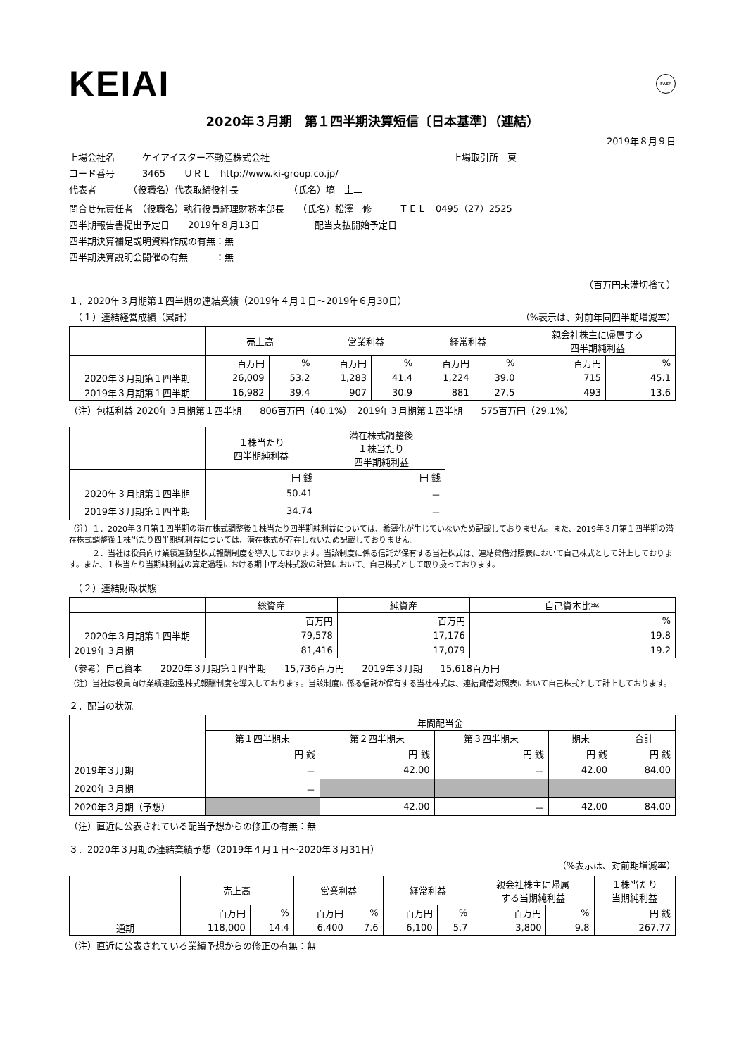KEIAI FASF
2020年３月期　第１四半期決算短信〔日本基準〕（連結）
2019年８月９日
上場会社名　　　ケイアイスター不動産株式会社　　　　　　　　　　　　　　　　　　　　上場取引所　東
コード番号　　　3465　　ＵＲＬ　http://www.ki-group.co.jp/
代表者　　　　（役職名）代表取締役社長　　　　　　（氏名）塙　圭二
問合せ先責任者　（役職名）執行役員経理財務本部長　　（氏名）松澤　修　　　ＴＥＬ　0495（27）2525
四半期報告書提出予定日　　2019年８月13日　　　　　　配当支払開始予定日　－
四半期決算補足説明資料作成の有無：無
四半期決算説明会開催の有無　　　：無
（百万円未満切捨て）
１．2020年３月期第１四半期の連結業績（2019年４月１日～2019年６月30日）
　（１）連結経営成績（累計） （%表示は、対前年同四半期増減率）
| | 売上高 | | 営業利益 | | 経常利益 | | 親会社株主に帰属する 四半期純利益 | |
| --- | --- | --- | --- | --- | --- | --- | --- | --- |
| | 百万円 | % | 百万円 | % | 百万円 | % | 百万円 | % |
| 2020年３月期第１四半期 | 26,009 | 53.2 | 1,283 | 41.4 | 1,224 | 39.0 | 715 | 45.1 |
| 2019年３月期第１四半期 | 16,982 | 39.4 | 907 | 30.9 | 881 | 27.5 | 493 | 13.6 |
（注）包括利益 2020年３月期第１四半期　　806百万円（40.1%）　2019年３月期第１四半期　　575百万円（29.1%）
| | １株当たり 四半期純利益 | 潜在株式調整後 １株当たり 四半期純利益 |
| --- | --- | --- |
| | 円 銭 | 円 銭 |
| 2020年３月期第１四半期 | 50.41 | － |
| 2019年３月期第１四半期 | 34.74 | － |
（注）１．2020年３月第１四半期の潜在株式調整後１株当たり四半期純利益については、希薄化が生じていないため記載しておりません。また、2019年３月第１四半期の潜在株式調整後１株当たり四半期純利益については、潜在株式が存在しないため記載しておりません。
　　　２．当社は役員向け業績連動型株式報酬制度を導入しております。当該制度に係る信託が保有する当社株式は、連結貸借対照表において自己株式として計上しております。また、１株当たり当期純利益の算定過程における期中平均株式数の計算において、自己株式として取り扱っております。
　（２）連結財政状態
| | 総資産 | 純資産 | 自己資本比率 |
| --- | --- | --- | --- |
| | 百万円 | 百万円 | % |
| 2020年３月期第１四半期 | 79,578 | 17,176 | 19.8 |
| 2019年３月期 | 81,416 | 17,079 | 19.2 |
（参考）自己資本　　2020年３月期第１四半期　　15,736百万円　　2019年３月期　　15,618百万円
（注）当社は役員向け業績連動型株式報酬制度を導入しております。当該制度に係る信託が保有する当社株式は、連結貸借対照表において自己株式として計上しております。
２．配当の状況
| | 年間配当金 | | | | |
| --- | --- | --- | --- | --- | --- |
| | 第１四半期末 | 第２四半期末 | 第３四半期末 | 期末 | 合計 |
| | 円 銭 | 円 銭 | 円 銭 | 円 銭 | 円 銭 |
| 2019年３月期 | － | 42.00 | － | 42.00 | 84.00 |
| 2020年３月期 | － | | | | |
| 2020年３月期（予想） | | 42.00 | － | 42.00 | 84.00 |
（注）直近に公表されている配当予想からの修正の有無：無
３．2020年３月期の連結業績予想（2019年４月１日～2020年３月31日）
（%表示は、対前期増減率）
| | 売上高 | | 営業利益 | | 経常利益 | | 親会社株主に帰属 する当期純利益 | | １株当たり 当期純利益 |
| --- | --- | --- | --- | --- | --- | --- | --- | --- | --- |
| | 百万円 | % | 百万円 | % | 百万円 | % | 百万円 | % | 円 銭 |
| 通期 | 118,000 | 14.4 | 6,400 | 7.6 | 6,100 | 5.7 | 3,800 | 9.8 | 267.77 |
（注）直近に公表されている業績予想からの修正の有無：無